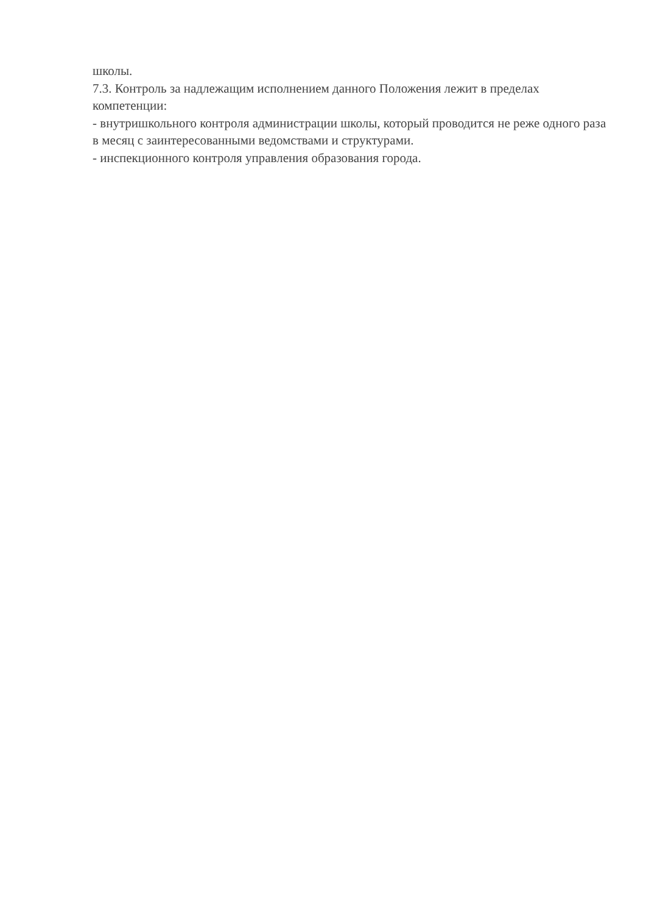школы.
7.3. Контроль за надлежащим исполнением данного Положения лежит в пределах компетенции:
- внутришкольного контроля администрации школы, который проводится не реже одного раза в месяц с заинтересованными ведомствами и структурами.
- инспекционного контроля управления образования города.